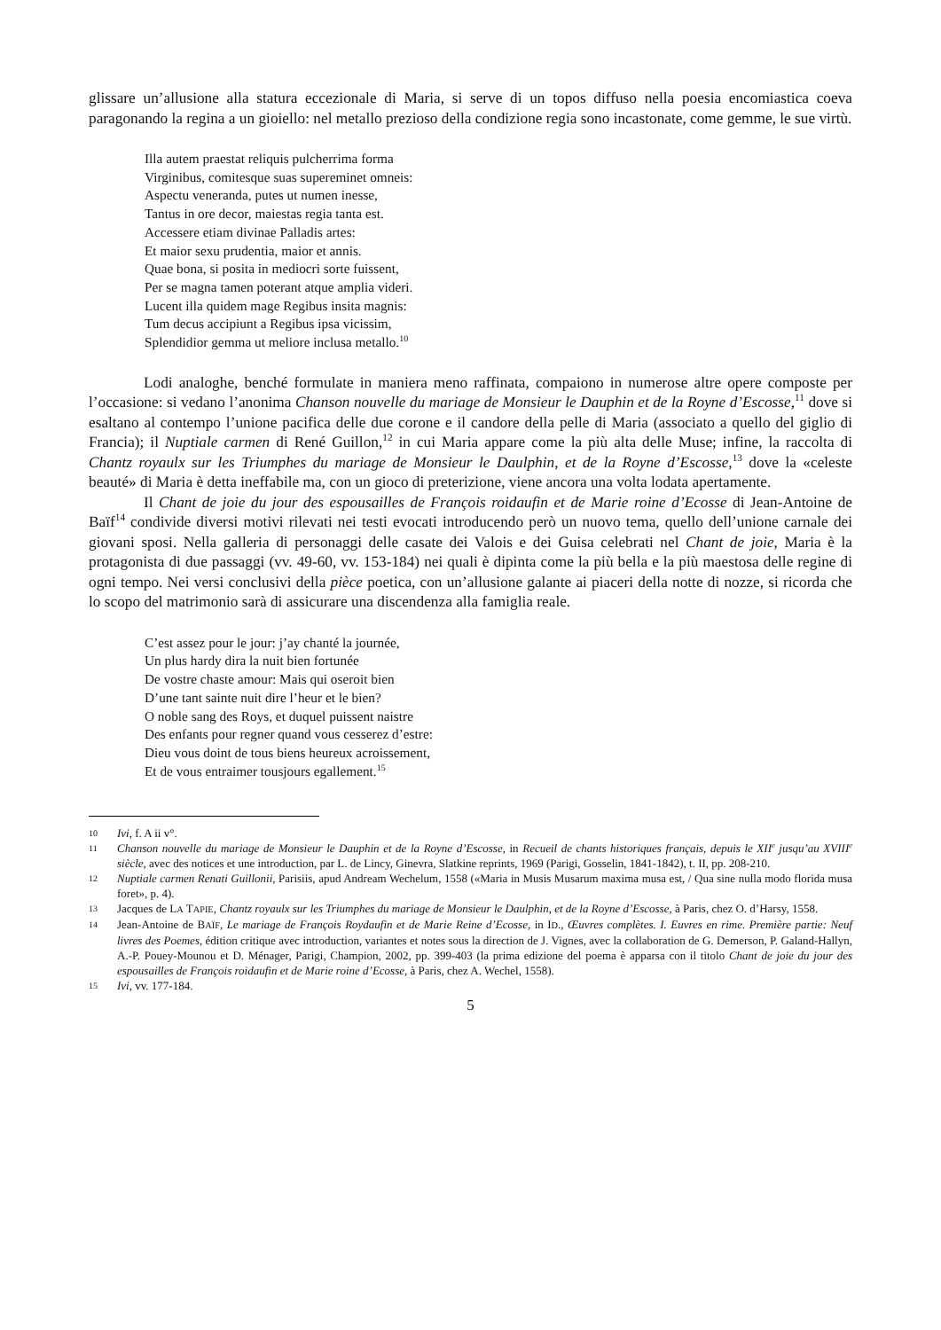glissare un’allusione alla statura eccezionale di Maria, si serve di un topos diffuso nella poesia encomiastica coeva paragonando la regina a un gioiello: nel metallo prezioso della condizione regia sono incastonate, come gemme, le sue virtù.
Illa autem praestat reliquis pulcherrima forma
Virginibus, comitesque suas supereminet omneis:
Aspectu veneranda, putes ut numen inesse,
Tantus in ore decor, maiestas regia tanta est.
Accessere etiam divinae Palladis artes:
Et maior sexu prudentia, maior et annis.
Quae bona, si posita in mediocri sorte fuissent,
Per se magna tamen poterant atque amplia videri.
Lucent illa quidem mage Regibus insita magnis:
Tum decus accipiunt a Regibus ipsa vicissim,
Splendidior gemma ut meliore inclusa metallo.<sup>10</sup>
Lodi analoghe, benché formulate in maniera meno raffinata, compaiono in numerose altre opere composte per l’occasione: si vedano l’anonima Chanson nouvelle du mariage de Monsieur le Dauphin et de la Royne d’Escosse,<sup>11</sup> dove si esaltano al contempo l’unione pacifica delle due corone e il candore della pelle di Maria (associato a quello del giglio di Francia); il Nuptiale carmen di René Guillon,<sup>12</sup> in cui Maria appare come la più alta delle Muse; infine, la raccolta di Chantz royaulx sur les Triumphes du mariage de Monsieur le Daulphin, et de la Royne d’Escosse,<sup>13</sup> dove la «celeste beauté» di Maria è detta ineffabile ma, con un gioco di preterizione, viene ancora una volta lodata apertamente.
Il Chant de joie du jour des espousailles de François roidaufin et de Marie roine d’Ecosse di Jean-Antoine de Baïf<sup>14</sup> condivide diversi motivi rilevati nei testi evocati introducendo però un nuovo tema, quello dell’unione carnale dei giovani sposi. Nella galleria di personaggi delle casate dei Valois e dei Guisa celebrati nel Chant de joie, Maria è la protagonista di due passaggi (vv. 49-60, vv. 153-184) nei quali è dipinta come la più bella e la più maestosa delle regine di ogni tempo. Nei versi conclusivi della pièce poetica, con un’allusione galante ai piaceri della notte di nozze, si ricorda che lo scopo del matrimonio sarà di assicurare una discendenza alla famiglia reale.
C’est assez pour le jour: j’ay chanté la journée,
Un plus hardy dira la nuit bien fortunée
De vostre chaste amour: Mais qui oseroit bien
D’une tant sainte nuit dire l’heur et le bien?
O noble sang des Roys, et duquel puissent naistre
Des enfants pour regner quand vous cesserez d’estre:
Dieu vous doint de tous biens heureux acroissement,
Et de vous entraimer tousjours egallement.<sup>15</sup>
10 Ivi, f. A ii v°.
11 Chanson nouvelle du mariage de Monsieur le Dauphin et de la Royne d’Escosse, in Recueil de chants historiques français, depuis le XII<sup>e</sup> jusqu’au XVIII<sup>e</sup> siècle, avec des notices et une introduction, par L. de Lincy, Ginevra, Slatkine reprints, 1969 (Parigi, Gosselin, 1841-1842), t. II, pp. 208-210.
12 Nuptiale carmen Renati Guillonii, Parisiis, apud Andream Wechelum, 1558 («Maria in Musis Musarum maxima musa est, / Qua sine nulla modo florida musa foret», p. 4).
13 Jacques de LA TAPIE, Chantz royaulx sur les Triumphes du mariage de Monsieur le Daulphin, et de la Royne d’Escosse, à Paris, chez O. d’Harsy, 1558.
14 Jean-Antoine de BAÏF, Le mariage de François Roydaufin et de Marie Reine d’Ecosse, in ID., Œuvres complètes. I. Euvres en rime. Première partie: Neuf livres des Poemes, édition critique avec introduction, variantes et notes sous la direction de J. Vignes, avec la collaboration de G. Demerson, P. Galand-Hallyn, A.-P. Pouey-Mounou et D. Ménager, Parigi, Champion, 2002, pp. 399-403 (la prima edizione del poema è apparsa con il titolo Chant de joie du jour des espousailles de François roidaufin et de Marie roine d’Ecosse, à Paris, chez A. Wechel, 1558).
15 Ivi, vv. 177-184.
5